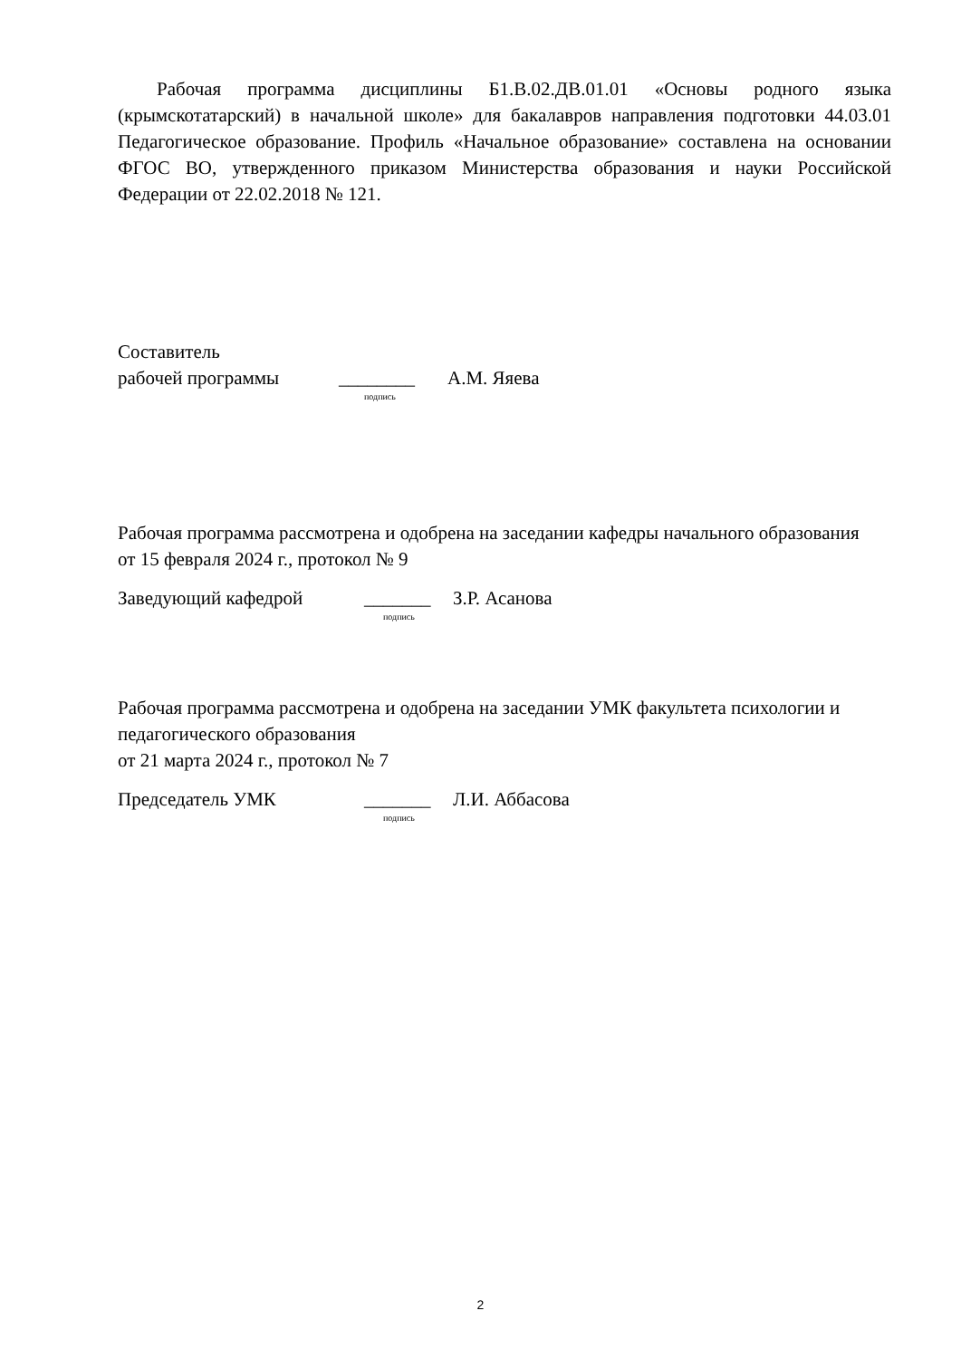Рабочая программа дисциплины Б1.В.02.ДВ.01.01 «Основы родного языка (крымскотатарский) в начальной школе» для бакалавров направления подготовки 44.03.01 Педагогическое образование. Профиль «Начальное образование» составлена на основании ФГОС ВО, утвержденного приказом Министерства образования и науки Российской Федерации от 22.02.2018 № 121.
Составитель
рабочей программы ________ А.М. Яяева
подпись
Рабочая программа рассмотрена и одобрена на заседании кафедры начального образования
от 15 февраля 2024 г., протокол № 9
Заведующий кафедрой _______ З.Р. Асанова
подпись
Рабочая программа рассмотрена и одобрена на заседании УМК факультета психологии и педагогического образования
от 21 марта 2024 г., протокол № 7
Председатель УМК _______ Л.И. Аббасова
подпись
2